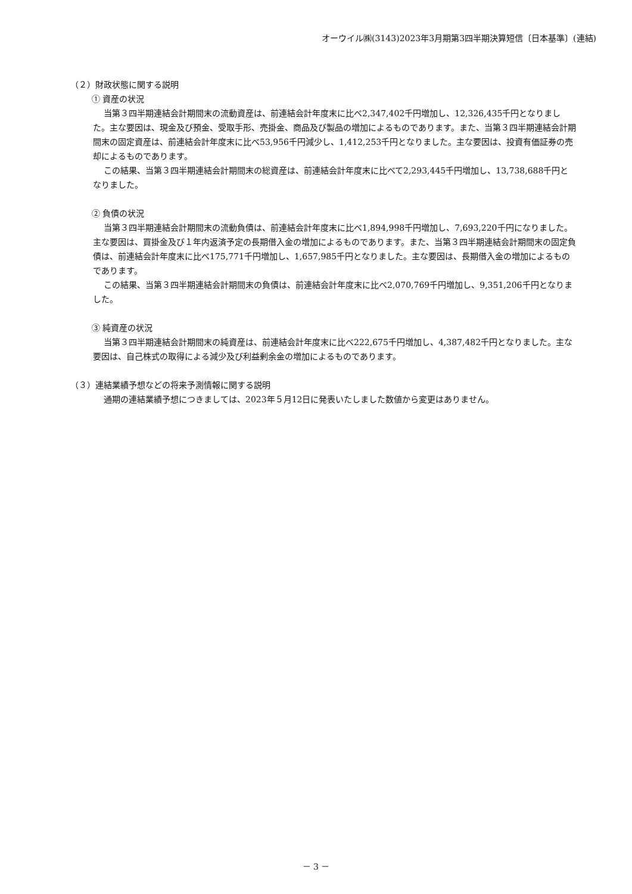オーウイル㈱(3143)2023年3月期第3四半期決算短信〔日本基準〕(連結)
（２）財政状態に関する説明
① 資産の状況
当第３四半期連結会計期間末の流動資産は、前連結会計年度末に比べ2,347,402千円増加し、12,326,435千円となりました。主な要因は、現金及び預金、受取手形、売掛金、商品及び製品の増加によるものであります。また、当第３四半期連結会計期間末の固定資産は、前連結会計年度末に比べ53,956千円減少し、1,412,253千円となりました。主な要因は、投資有価証券の売却によるものであります。
この結果、当第３四半期連結会計期間末の総資産は、前連結会計年度末に比べて2,293,445千円増加し、13,738,688千円となりました。
② 負債の状況
当第３四半期連結会計期間末の流動負債は、前連結会計年度末に比べ1,894,998千円増加し、7,693,220千円になりました。主な要因は、買掛金及び１年内返済予定の長期借入金の増加によるものであります。また、当第３四半期連結会計期間末の固定負債は、前連結会計年度末に比べ175,771千円増加し、1,657,985千円となりました。主な要因は、長期借入金の増加によるものであります。
この結果、当第３四半期連結会計期間末の負債は、前連結会計年度末に比べ2,070,769千円増加し、9,351,206千円となりました。
③ 純資産の状況
当第３四半期連結会計期間末の純資産は、前連結会計年度末に比べ222,675千円増加し、4,387,482千円となりました。主な要因は、自己株式の取得による減少及び利益剰余金の増加によるものであります。
（３）連結業績予想などの将来予測情報に関する説明
通期の連結業績予想につきましては、2023年５月12日に発表いたしました数値から変更はありません。
－ 3 －